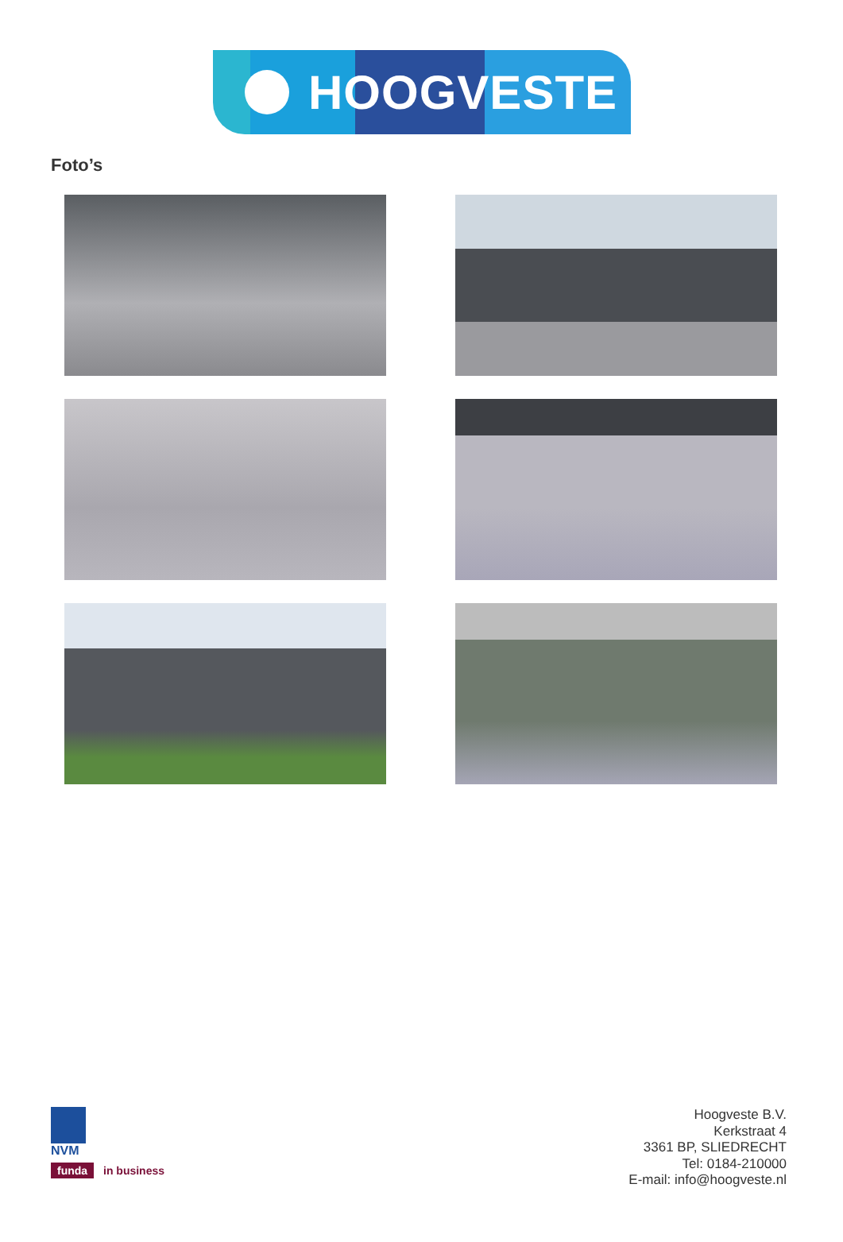HOOGVESTE
Foto’s
NVM
funda in business
Hoogveste B.V.
Kerkstraat 4
3361 BP, SLIEDRECHT
Tel: 0184-210000
E-mail: info@hoogveste.nl